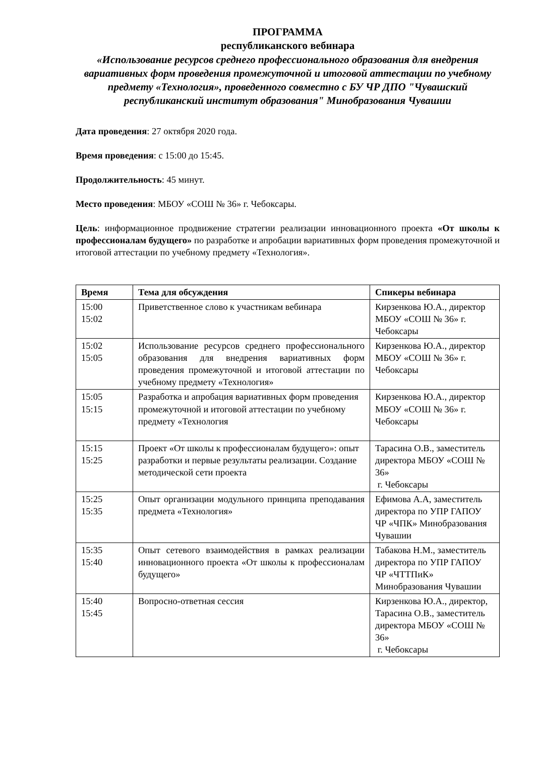ПРОГРАММА
республиканского вебинара
«Использование ресурсов среднего профессионального образования для внедрения вариативных форм проведения промежуточной и итоговой аттестации по учебному предмету «Технология», проведенного совместно с БУ ЧР ДПО "Чувашский республиканский институт образования" Минобразования Чувашии
Дата проведения: 27 октября 2020 года.
Время проведения: с 15:00 до 15:45.
Продолжительность: 45 минут.
Место проведения: МБОУ «СОШ № 36» г. Чебоксары.
Цель: информационное продвижение стратегии реализации инновационного проекта «От школы к профессионалам будущего» по разработке и апробации вариативных форм проведения промежуточной и итоговой аттестации по учебному предмету «Технология».
| Время | Тема для обсуждения | Спикеры вебинара |
| --- | --- | --- |
| 15:00 15:02 | Приветственное слово к участникам вебинара | Кирзенкова Ю.А., директор МБОУ «СОШ № 36» г. Чебоксары |
| 15:02 15:05 | Использование ресурсов среднего профессионального образования для внедрения вариативных форм проведения промежуточной и итоговой аттестации по учебному предмету «Технология» | Кирзенкова Ю.А., директор МБОУ «СОШ № 36» г. Чебоксары |
| 15:05 15:15 | Разработка и апробация вариативных форм проведения промежуточной и итоговой аттестации по учебному предмету «Технология | Кирзенкова Ю.А., директор МБОУ «СОШ № 36» г. Чебоксары |
| 15:15 15:25 | Проект «От школы к профессионалам будущего»: опыт разработки и первые результаты реализации. Создание методической сети проекта | Тарасина О.В., заместитель директора МБОУ «СОШ № 36» г. Чебоксары |
| 15:25 15:35 | Опыт организации модульного принципа преподавания предмета «Технология» | Ефимова А.А, заместитель директора по УПР ГАПОУ ЧР «ЧПК» Минобразования Чувашии |
| 15:35 15:40 | Опыт сетевого взаимодействия в рамках реализации инновационного проекта «От школы к профессионалам будущего» | Табакова Н.М., заместитель директора по УПР ГАПОУ ЧР «ЧТТПиК» Минобразования Чувашии |
| 15:40 15:45 | Вопросно-ответная сессия | Кирзенкова Ю.А., директор, Тарасина О.В., заместитель директора МБОУ «СОШ № 36» г. Чебоксары |